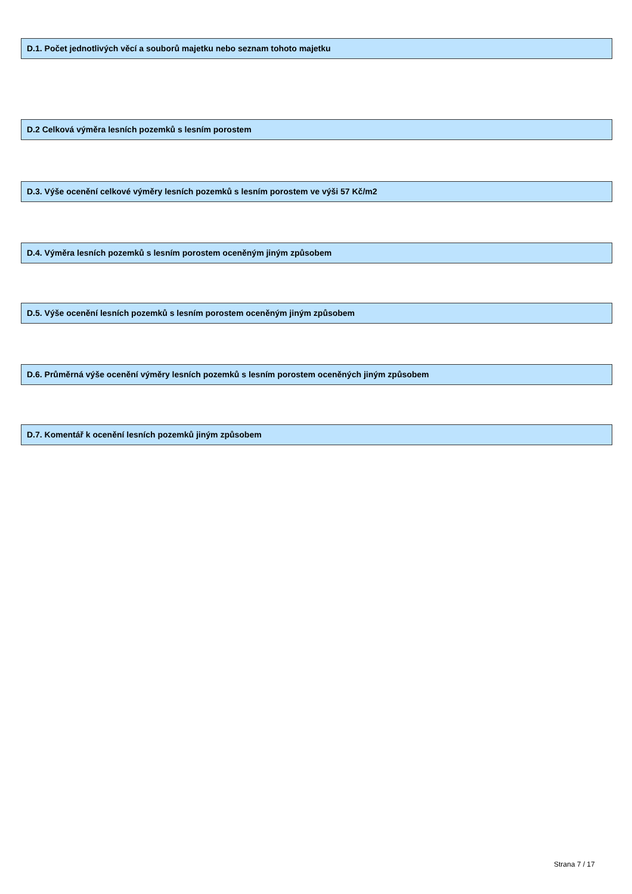D.1. Počet jednotlivých věcí a souborů majetku nebo seznam tohoto majetku
D.2 Celková výměra lesních pozemků s lesním porostem
D.3. Výše ocenění celkové výměry lesních pozemků s lesním porostem ve výši 57 Kč/m2
D.4. Výměra lesních pozemků s lesním porostem oceněným jiným způsobem
D.5. Výše ocenění lesních pozemků s lesním porostem oceněným jiným způsobem
D.6. Průměrná výše ocenění výměry lesních pozemků s lesním porostem oceněných jiným způsobem
D.7. Komentář k ocenění lesních pozemků jiným způsobem
Strana 7 / 17